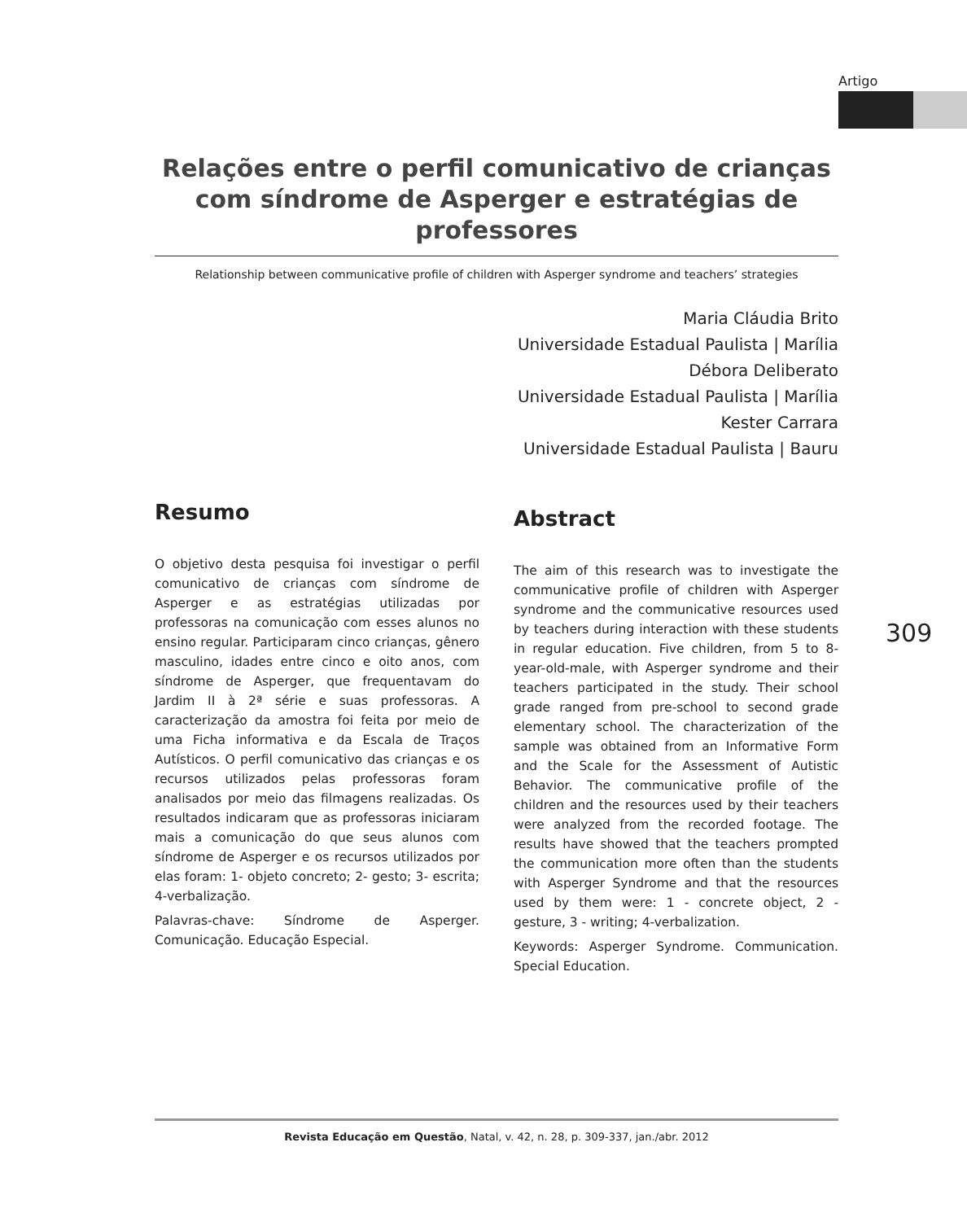Artigo
Relações entre o perfil comunicativo de crianças com síndrome de Asperger e estratégias de professores
Relationship between communicative profile of children with Asperger syndrome and teachers’ strategies
Maria Cláudia Brito
Universidade Estadual Paulista | Marília
Débora Deliberato
Universidade Estadual Paulista | Marília
Kester Carrara
Universidade Estadual Paulista | Bauru
Resumo
O objetivo desta pesquisa foi investigar o perfil comunicativo de crianças com síndrome de Asperger e as estratégias utilizadas por professoras na comunicação com esses alunos no ensino regular. Participaram cinco crianças, gênero masculino, idades entre cinco e oito anos, com síndrome de Asperger, que frequentavam do Jardim II à 2ª série e suas professoras. A caracterização da amostra foi feita por meio de uma Ficha informativa e da Escala de Traços Autísticos. O perfil comunicativo das crianças e os recursos utilizados pelas professoras foram analisados por meio das filmagens realizadas. Os resultados indicaram que as professoras iniciaram mais a comunicação do que seus alunos com síndrome de Asperger e os recursos utilizados por elas foram: 1- objeto concreto; 2- gesto; 3- escrita; 4-verbalização.
Palavras-chave: Síndrome de Asperger. Comunicação. Educação Especial.
Abstract
The aim of this research was to investigate the communicative profile of children with Asperger syndrome and the communicative resources used by teachers during interaction with these students in regular education. Five children, from 5 to 8-year-old-male, with Asperger syndrome and their teachers participated in the study. Their school grade ranged from pre-school to second grade elementary school. The characterization of the sample was obtained from an Informative Form and the Scale for the Assessment of Autistic Behavior. The communicative profile of the children and the resources used by their teachers were analyzed from the recorded footage. The results have showed that the teachers prompted the communication more often than the students with Asperger Syndrome and that the resources used by them were: 1 - concrete object, 2 - gesture, 3 - writing; 4-verbalization.
Keywords: Asperger Syndrome. Communication. Special Education.
309
Revista Educação em Questão, Natal, v. 42, n. 28, p. 309-337, jan./abr. 2012